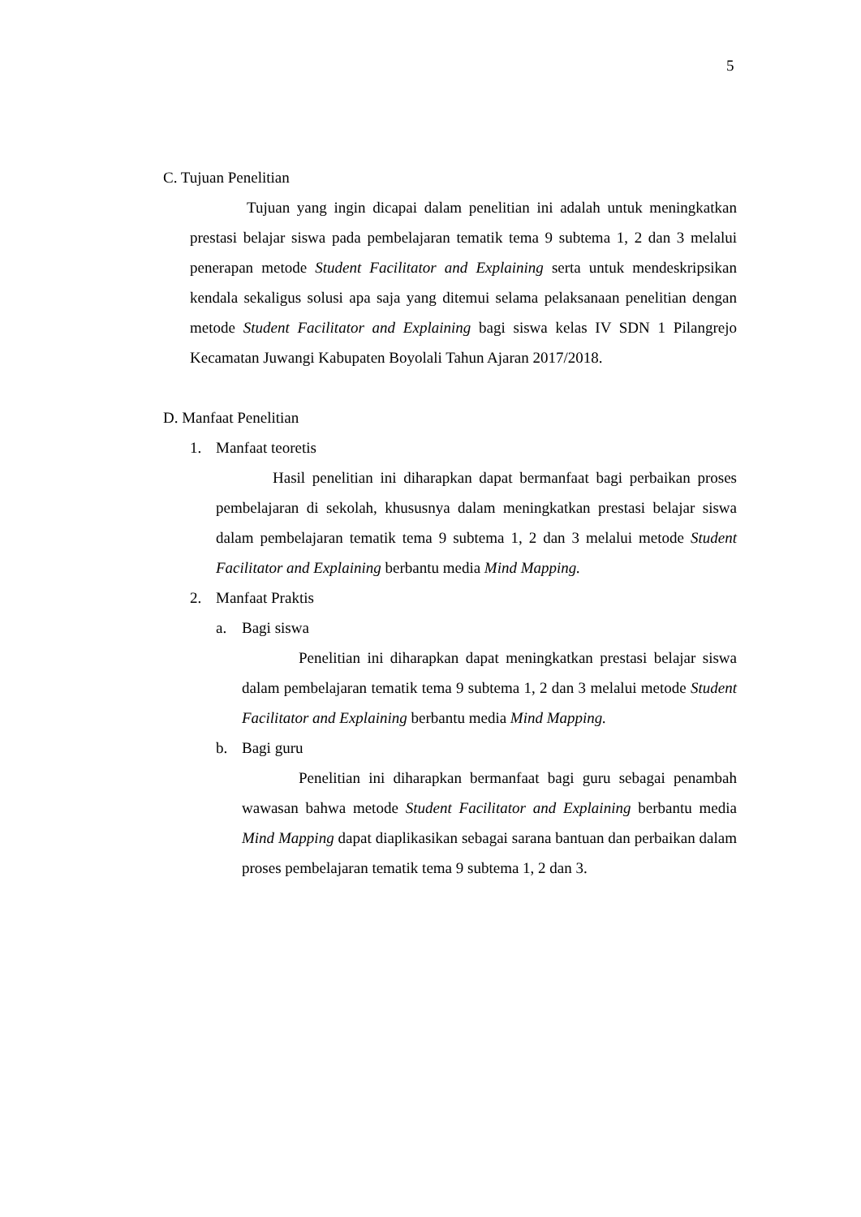5
C. Tujuan Penelitian
Tujuan yang ingin dicapai dalam penelitian ini adalah untuk meningkatkan prestasi belajar siswa pada pembelajaran tematik tema 9 subtema 1, 2 dan 3 melalui penerapan metode Student Facilitator and Explaining serta untuk mendeskripsikan kendala sekaligus solusi apa saja yang ditemui selama pelaksanaan penelitian dengan metode Student Facilitator and Explaining bagi siswa kelas IV SDN 1 Pilangrejo Kecamatan Juwangi Kabupaten Boyolali Tahun Ajaran 2017/2018.
D. Manfaat Penelitian
1. Manfaat teoretis
Hasil penelitian ini diharapkan dapat bermanfaat bagi perbaikan proses pembelajaran di sekolah, khususnya dalam meningkatkan prestasi belajar siswa dalam pembelajaran tematik tema 9 subtema 1, 2 dan 3 melalui metode Student Facilitator and Explaining berbantu media Mind Mapping.
2. Manfaat Praktis
a. Bagi siswa
Penelitian ini diharapkan dapat meningkatkan prestasi belajar siswa dalam pembelajaran tematik tema 9 subtema 1, 2 dan 3 melalui metode Student Facilitator and Explaining berbantu media Mind Mapping.
b. Bagi guru
Penelitian ini diharapkan bermanfaat bagi guru sebagai penambah wawasan bahwa metode Student Facilitator and Explaining berbantu media Mind Mapping dapat diaplikasikan sebagai sarana bantuan dan perbaikan dalam proses pembelajaran tematik tema 9 subtema 1, 2 dan 3.